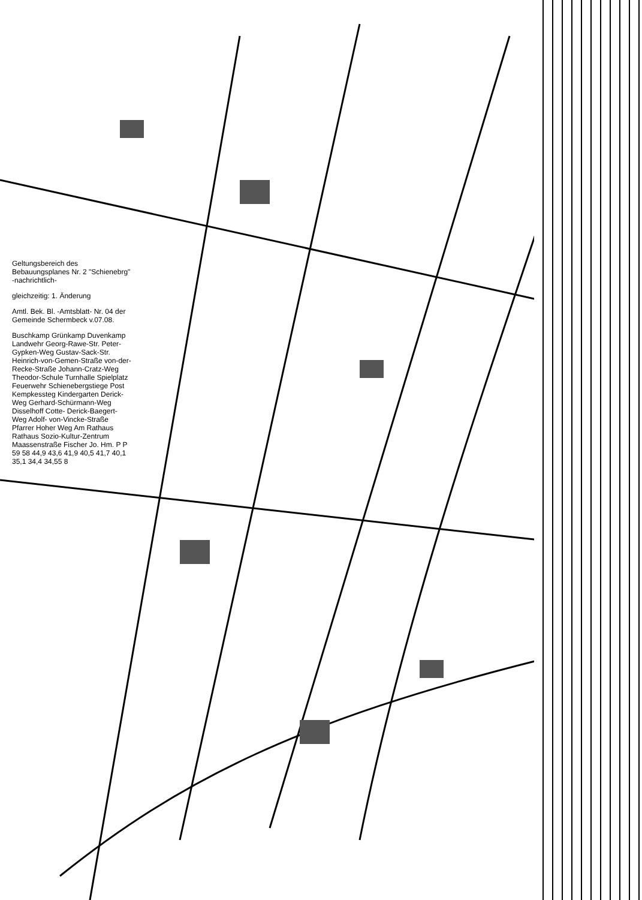Geltungsbereich des Bebauungsplanes Nr. 2 "Schienebrg" -nachrichtlich-
gleichzeitig: 1. Änderung
Amtl. Bek. Bl. -Amtsblatt- Nr. 04 der Gemeinde Schermbeck v.07.08.
Buschkamp Grünkamp Duvenkamp Landwehr Georg-Rawe-Str. Peter-Gypken-Weg Gustav-Sack-Str. Heinrich-von-Gemen-Straße von-der-Recke-Straße Johann-Cratz-Weg Theodor-Schule Turnhalle Spielplatz Feuerwehr Schienebergstiege Post Kempkessteg Kindergarten Derick-Weg Gerhard-Schürmann-Weg Disselhoff Cotte- Derick-Baegert-Weg Adolf- von-Vincke-Straße Pfarrer Hoher Weg Am Rathaus Rathaus Sozio-Kultur-Zentrum Maassenstraße Fischer Jo. Hm. P P 59 58 44,9 43,6 41,9 40,5 41,7 40,1 35,1 34,4 34,55 8